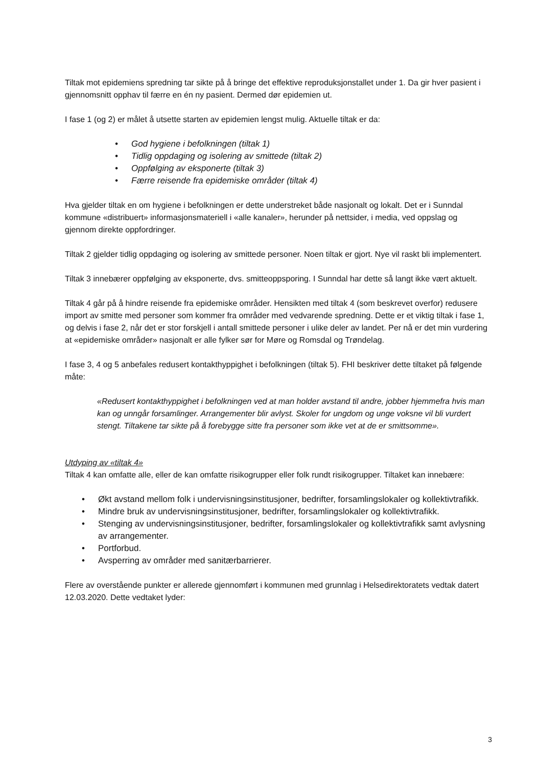Tiltak mot epidemiens spredning tar sikte på å bringe det effektive reproduksjonstallet under 1. Da gir hver pasient i gjennomsnitt opphav til færre en én ny pasient. Dermed dør epidemien ut.
I fase 1 (og 2) er målet å utsette starten av epidemien lengst mulig. Aktuelle tiltak er da:
• God hygiene i befolkningen (tiltak 1)
• Tidlig oppdaging og isolering av smittede (tiltak 2)
• Oppfølging av eksponerte (tiltak 3)
• Færre reisende fra epidemiske områder (tiltak 4)
Hva gjelder tiltak en om hygiene i befolkningen er dette understreket både nasjonalt og lokalt. Det er i Sunndal kommune «distribuert» informasjonsmateriell i «alle kanaler», herunder på nettsider, i media, ved oppslag og gjennom direkte oppfordringer.
Tiltak 2 gjelder tidlig oppdaging og isolering av smittede personer. Noen tiltak er gjort. Nye vil raskt bli implementert.
Tiltak 3 innebærer oppfølging av eksponerte, dvs. smitteoppsporing. I Sunndal har dette så langt ikke vært aktuelt.
Tiltak 4 går på å hindre reisende fra epidemiske områder. Hensikten med tiltak 4 (som beskrevet overfor) redusere import av smitte med personer som kommer fra områder med vedvarende spredning. Dette er et viktig tiltak i fase 1, og delvis i fase 2, når det er stor forskjell i antall smittede personer i ulike deler av landet. Per nå er det min vurdering at «epidemiske områder» nasjonalt er alle fylker sør for Møre og Romsdal og Trøndelag.
I fase 3, 4 og 5 anbefales redusert kontakthyppighet i befolkningen (tiltak 5). FHI beskriver dette tiltaket på følgende måte:
«Redusert kontakthyppighet i befolkningen ved at man holder avstand til andre, jobber hjemmefra hvis man kan og unngår forsamlinger. Arrangementer blir avlyst. Skoler for ungdom og unge voksne vil bli vurdert stengt. Tiltakene tar sikte på å forebygge sitte fra personer som ikke vet at de er smittsomme».
Utdyping av «tiltak 4»
Tiltak 4 kan omfatte alle, eller de kan omfatte risikogrupper eller folk rundt risikogrupper. Tiltaket kan innebære:
• Økt avstand mellom folk i undervisningsinstitusjoner, bedrifter, forsamlingslokaler og kollektivtrafikk.
• Mindre bruk av undervisningsinstitusjoner, bedrifter, forsamlingslokaler og kollektivtrafikk.
• Stenging av undervisningsinstitusjoner, bedrifter, forsamlingslokaler og kollektivtrafikk samt avlysning av arrangementer.
• Portforbud.
• Avsperring av områder med sanitærbarrierer.
Flere av overstående punkter er allerede gjennomført i kommunen med grunnlag i Helsedirektoratets vedtak datert 12.03.2020. Dette vedtaket lyder:
3